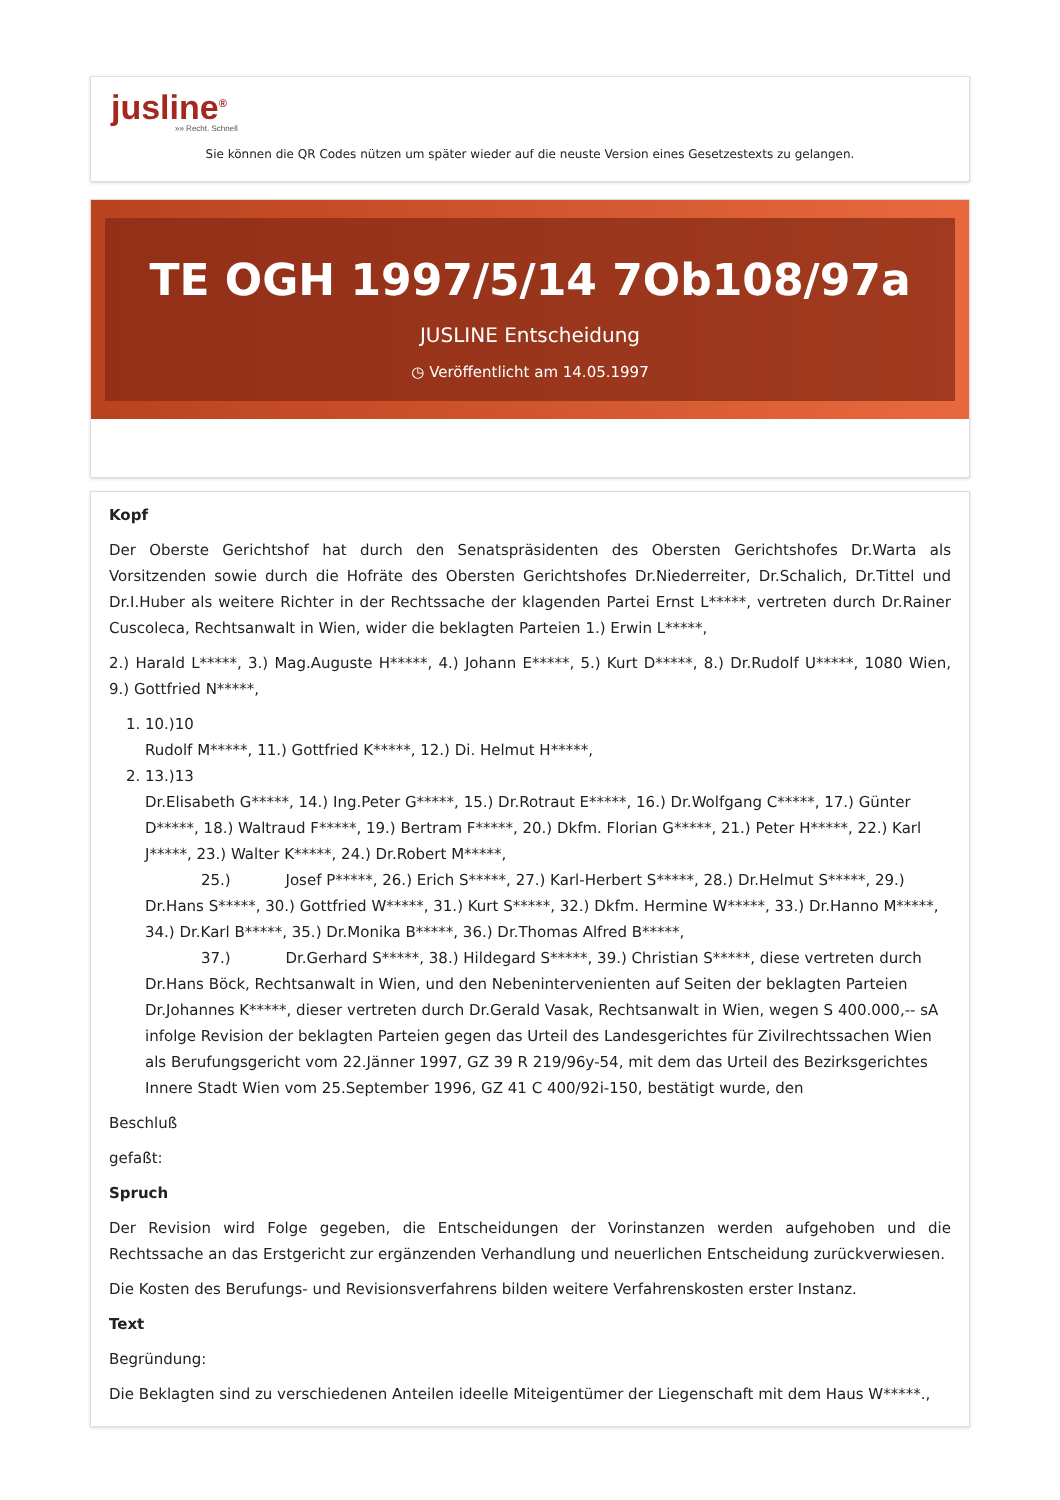jusline<sup>®</sup>
»» Recht. Schnell
Sie können die QR Codes nützen um später wieder auf die neuste Version eines Gesetzestexts zu gelangen.
TE OGH 1997/5/14 7Ob108/97a
JUSLINE Entscheidung
◷ Veröffentlicht am 14.05.1997
Kopf
Der Oberste Gerichtshof hat durch den Senatspräsidenten des Obersten Gerichtshofes Dr.Warta als Vorsitzenden sowie durch die Hofräte des Obersten Gerichtshofes Dr.Niederreiter, Dr.Schalich, Dr.Tittel und Dr.I.Huber als weitere Richter in der Rechtssache der klagenden Partei Ernst L*****, vertreten durch Dr.Rainer Cuscoleca, Rechtsanwalt in Wien, wider die beklagten Parteien 1.) Erwin L*****,
2.) Harald L*****, 3.) Mag.Auguste H*****, 4.) Johann E*****, 5.) Kurt D*****, 8.) Dr.Rudolf U*****, 1080 Wien, 9.) Gottfried N*****,
1. 10.)10
Rudolf M*****, 11.) Gottfried K*****, 12.) Di. Helmut H*****,
2. 13.)13
Dr.Elisabeth G*****, 14.) Ing.Peter G*****, 15.) Dr.Rotraut E*****, 16.) Dr.Wolfgang C*****, 17.) Günter D*****, 18.) Waltraud F*****, 19.) Bertram F*****, 20.) Dkfm. Florian G*****, 21.) Peter H*****, 22.) Karl J*****, 23.) Walter K*****, 24.) Dr.Robert M*****,
25.) Josef P*****, 26.) Erich S*****, 27.) Karl-Herbert S*****, 28.) Dr.Helmut S*****, 29.) Dr.Hans S*****, 30.) Gottfried W*****, 31.) Kurt S*****, 32.) Dkfm. Hermine W*****, 33.) Dr.Hanno M*****, 34.) Dr.Karl B*****, 35.) Dr.Monika B*****, 36.) Dr.Thomas Alfred B*****,
37.) Dr.Gerhard S*****, 38.) Hildegard S*****, 39.) Christian S*****, diese vertreten durch Dr.Hans Böck, Rechtsanwalt in Wien, und den Nebenintervenienten auf Seiten der beklagten Parteien Dr.Johannes K*****, dieser vertreten durch Dr.Gerald Vasak, Rechtsanwalt in Wien, wegen S 400.000,-- sA infolge Revision der beklagten Parteien gegen das Urteil des Landesgerichtes für Zivilrechtssachen Wien als Berufungsgericht vom 22.Jänner 1997, GZ 39 R 219/96y-54, mit dem das Urteil des Bezirksgerichtes Innere Stadt Wien vom 25.September 1996, GZ 41 C 400/92i-150, bestätigt wurde, den
Beschluß
gefaßt:
Spruch
Der Revision wird Folge gegeben, die Entscheidungen der Vorinstanzen werden aufgehoben und die Rechtssache an das Erstgericht zur ergänzenden Verhandlung und neuerlichen Entscheidung zurückverwiesen.
Die Kosten des Berufungs- und Revisionsverfahrens bilden weitere Verfahrenskosten erster Instanz.
Text
Begründung:
Die Beklagten sind zu verschiedenen Anteilen ideelle Miteigentümer der Liegenschaft mit dem Haus W*****.,